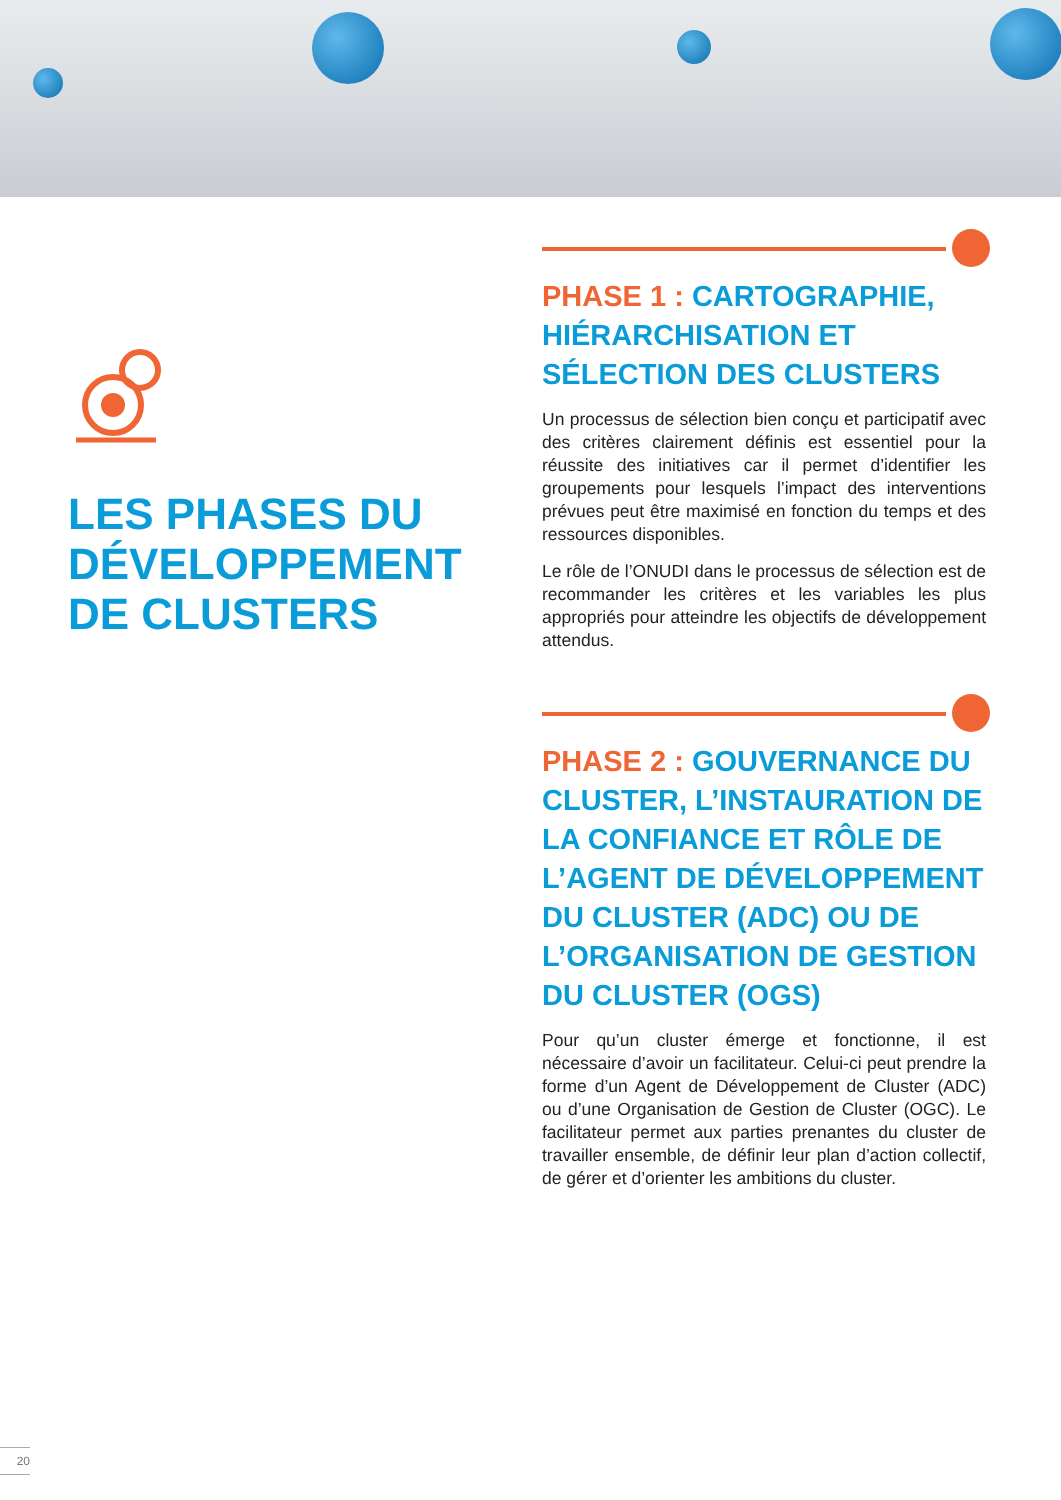LES PHASES DU DÉVELOPPEMENT DE CLUSTERS
PHASE 1 : CARTOGRAPHIE, HIÉRARCHISATION ET SÉLECTION DES CLUSTERS
Un processus de sélection bien conçu et participatif avec des critères clairement définis est essentiel pour la réussite des initiatives car il permet d’identifier les groupements pour lesquels l’impact des interventions prévues peut être maximisé en fonction du temps et des ressources disponibles.
Le rôle de l’ONUDI dans le processus de sélection est de recommander les critères et les variables les plus appropriés pour atteindre les objectifs de développement attendus.
PHASE 2 : GOUVERNANCE DU CLUSTER, L’INSTAURATION DE LA CONFIANCE ET RÔLE DE L’AGENT DE DÉVELOPPEMENT DU CLUSTER (ADC) OU DE L’ORGANISATION DE GESTION DU CLUSTER (OGS)
Pour qu’un cluster émerge et fonctionne, il est nécessaire d’avoir un facilitateur. Celui-ci peut prendre la forme d’un Agent de Développement de Cluster (ADC) ou d’une Organisation de Gestion de Cluster (OGC). Le facilitateur permet aux parties prenantes du cluster de travailler ensemble, de définir leur plan d’action collectif, de gérer et d’orienter les ambitions du cluster.
20